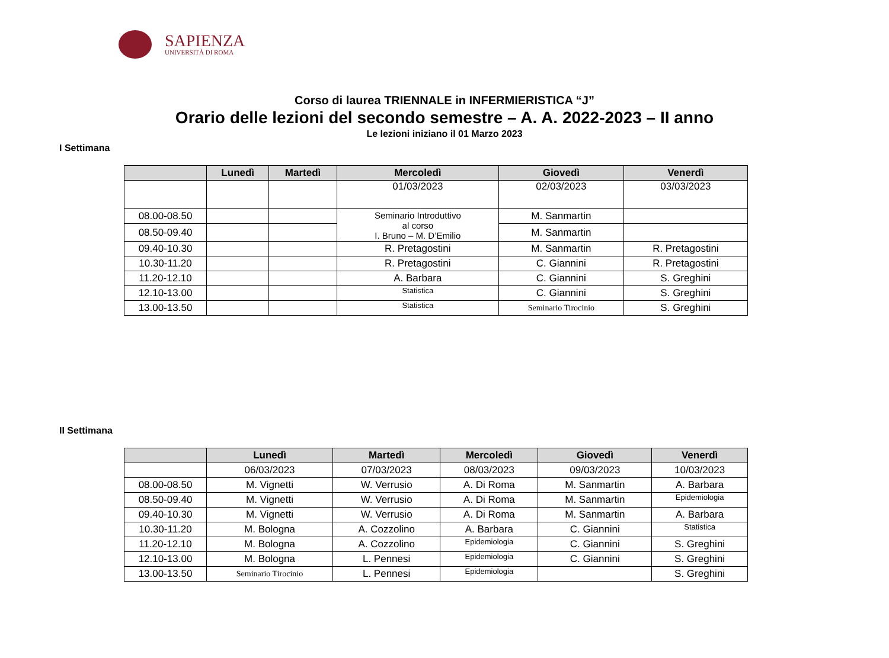SAPIENZA
UNIVERSITÀ DI ROMA
Corso di laurea TRIENNALE in INFERMIERISTICA “J”
Orario delle lezioni del secondo semestre – A. A. 2022-2023 – II anno
Le lezioni iniziano il 01 Marzo 2023
I Settimana
| | Lunedì | Martedì | Mercoledì | Giovedì | Venerdì |
| --- | --- | --- | --- | --- | --- |
| | | | 01/03/2023 | 02/03/2023 | 03/03/2023 |
| 08.00-08.50 | | | Seminario Introduttivo al corso I. Bruno – M. D’Emilio | M. Sanmartin | |
| 08.50-09.40 | | | | M. Sanmartin | |
| 09.40-10.30 | | | R. Pretagostini | M. Sanmartin | R. Pretagostini |
| 10.30-11.20 | | | R. Pretagostini | C. Giannini | R. Pretagostini |
| 11.20-12.10 | | | A. Barbara | C. Giannini | S. Greghini |
| 12.10-13.00 | | | Statistica | C. Giannini | S. Greghini |
| 13.00-13.50 | | | Statistica | Seminario Tirocinio | S. Greghini |
II Settimana
| | Lunedì | Martedì | Mercoledì | Giovedì | Venerdì |
| --- | --- | --- | --- | --- | --- |
| | 06/03/2023 | 07/03/2023 | 08/03/2023 | 09/03/2023 | 10/03/2023 |
| 08.00-08.50 | M. Vignetti | W. Verrusio | A. Di Roma | M. Sanmartin | A. Barbara |
| 08.50-09.40 | M. Vignetti | W. Verrusio | A. Di Roma | M. Sanmartin | Epidemiologia |
| 09.40-10.30 | M. Vignetti | W. Verrusio | A. Di Roma | M. Sanmartin | A. Barbara |
| 10.30-11.20 | M. Bologna | A. Cozzolino | A. Barbara | C. Giannini | Statistica |
| 11.20-12.10 | M. Bologna | A. Cozzolino | Epidemiologia | C. Giannini | S. Greghini |
| 12.10-13.00 | M. Bologna | L. Pennesi | Epidemiologia | C. Giannini | S. Greghini |
| 13.00-13.50 | Seminario Tirocinio | L. Pennesi | Epidemiologia | | S. Greghini |